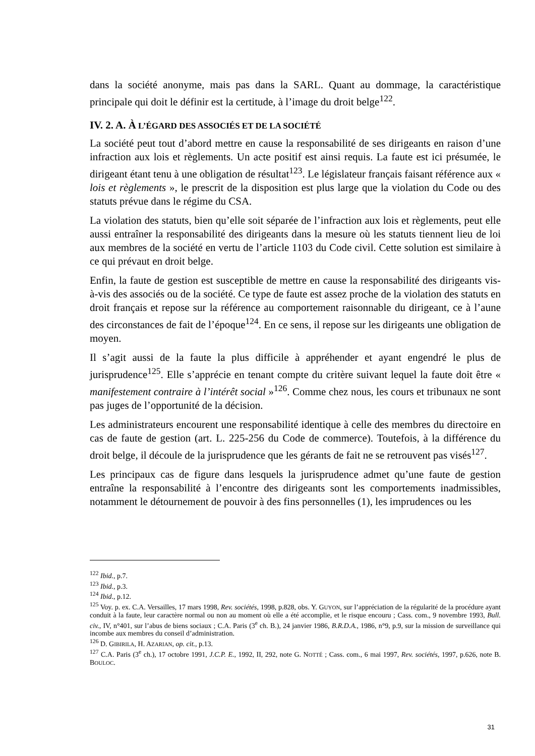dans la société anonyme, mais pas dans la SARL. Quant au dommage, la caractéristique principale qui doit le définir est la certitude, à l’image du droit belge<sup>122</sup>.
IV. 2. A. À L’ÉGARD DES ASSOCIÉS ET DE LA SOCIÉTÉ
La société peut tout d’abord mettre en cause la responsabilité de ses dirigeants en raison d’une infraction aux lois et règlements. Un acte positif est ainsi requis. La faute est ici présumée, le dirigeant étant tenu à une obligation de résultat<sup>123</sup>. Le législateur français faisant référence aux « lois et règlements », le prescrit de la disposition est plus large que la violation du Code ou des statuts prévue dans le régime du CSA.
La violation des statuts, bien qu’elle soit séparée de l’infraction aux lois et règlements, peut elle aussi entraîner la responsabilité des dirigeants dans la mesure où les statuts tiennent lieu de loi aux membres de la société en vertu de l’article 1103 du Code civil. Cette solution est similaire à ce qui prévaut en droit belge.
Enfin, la faute de gestion est susceptible de mettre en cause la responsabilité des dirigeants vis-à-vis des associés ou de la société. Ce type de faute est assez proche de la violation des statuts en droit français et repose sur la référence au comportement raisonnable du dirigeant, ce à l’aune des circonstances de fait de l’époque<sup>124</sup>. En ce sens, il repose sur les dirigeants une obligation de moyen.
Il s’agit aussi de la faute la plus difficile à appréhender et ayant engendré le plus de jurisprudence<sup>125</sup>. Elle s’apprécie en tenant compte du critère suivant lequel la faute doit être « manifestement contraire à l’intérêt social »<sup>126</sup>. Comme chez nous, les cours et tribunaux ne sont pas juges de l’opportunité de la décision.
Les administrateurs encourent une responsabilité identique à celle des membres du directoire en cas de faute de gestion (art. L. 225-256 du Code de commerce). Toutefois, à la différence du droit belge, il découle de la jurisprudence que les gérants de fait ne se retrouvent pas visés<sup>127</sup>.
Les principaux cas de figure dans lesquels la jurisprudence admet qu’une faute de gestion entraîne la responsabilité à l’encontre des dirigeants sont les comportements inadmissibles, notamment le détournement de pouvoir à des fins personnelles (1), les imprudences ou les
<sup>122</sup> Ibid., p.7.
<sup>123</sup> Ibid., p.3.
<sup>124</sup> Ibid., p.12.
<sup>125</sup> Voy. p. ex. C.A. Versailles, 17 mars 1998, Rev. sociétés, 1998, p.828, obs. Y. GUYON, sur l’appréciation de la régularité de la procédure ayant conduit à la faute, leur caractère normal ou non au moment où elle a été accomplie, et le risque encouru ; Cass. com., 9 novembre 1993, Bull. civ., IV, n°401, sur l’abus de biens sociaux ; C.A. Paris (3<sup>e</sup> ch. B.), 24 janvier 1986, B.R.D.A., 1986, n°9, p.9, sur la mission de surveillance qui incombe aux membres du conseil d’administration.
<sup>126</sup> D. GIBIRILA, H. AZARIAN, op. cit., p.13.
<sup>127</sup> C.A. Paris (3<sup>e</sup> ch.), 17 octobre 1991, J.C.P. E., 1992, II, 292, note G. NOTTÉ ; Cass. com., 6 mai 1997, Rev. sociétés, 1997, p.626, note B. BOULOC.
31